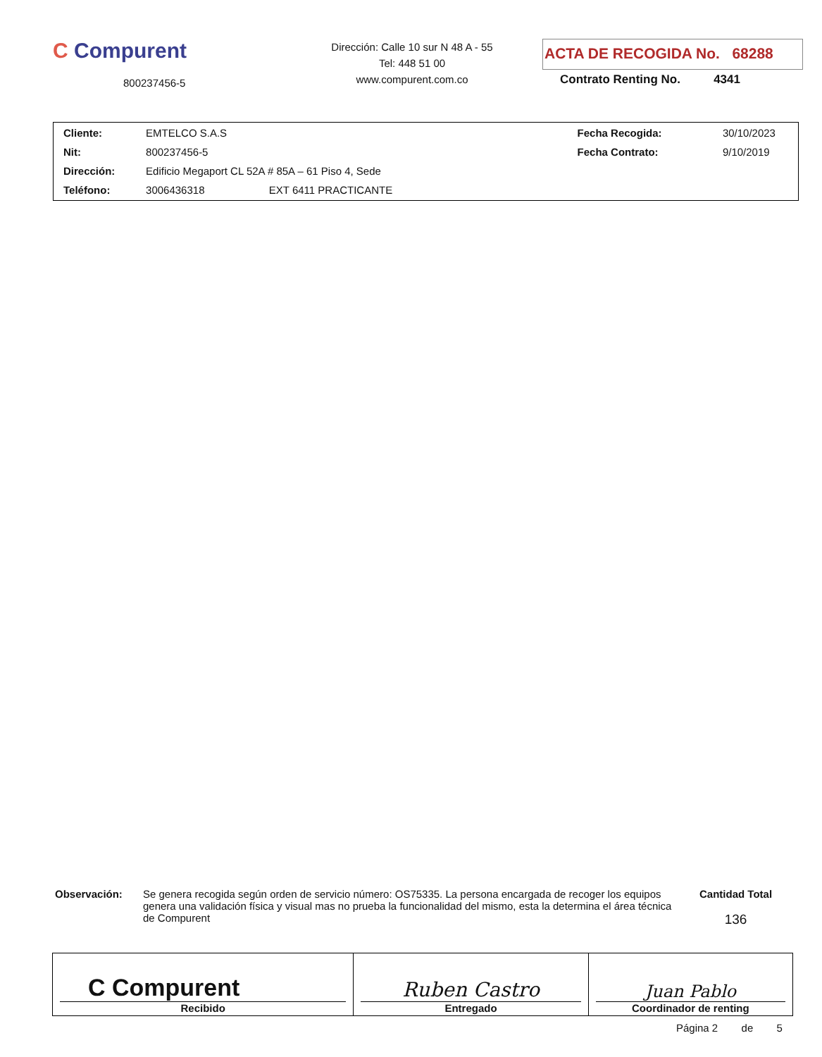C Compurent
800237456-5
Dirección: Calle 10 sur N 48 A - 55
Tel: 448 51 00
www.compurent.com.co
ACTA DE RECOGIDA No. 68288
Contrato Renting No. 4341
| Cliente: | EMTELCO S.A.S | | Fecha Recogida: | 30/10/2023 |
| Nit: | 800237456-5 | | Fecha Contrato: | 9/10/2019 |
| Dirección: | Edificio Megaport CL 52A # 85A – 61 Piso 4, Sede | | | |
| Teléfono: | 3006436318 | EXT 6411 PRACTICANTE | | |
Observación: Se genera recogida según orden de servicio número: OS75335. La persona encargada de recoger los equipos genera una validación física y visual mas no prueba la funcionalidad del mismo, esta la determina el área técnica de Compurent
Cantidad Total
136
| C Compurent Recibido | Ruben Castro Entregado | Juan Pablo Coordinador de renting |
Página 2 de 5